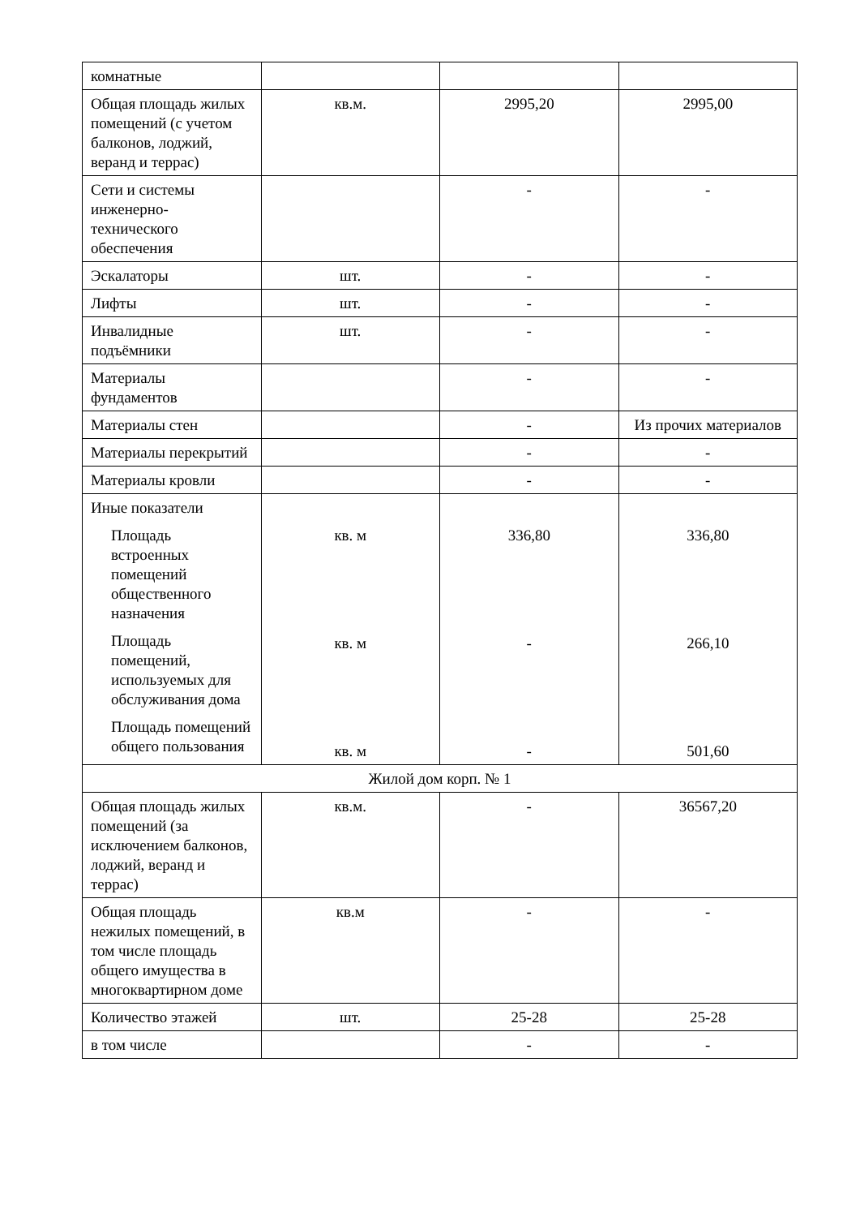| комнатные | | | |
| Общая площадь жилых помещений (с учетом балконов, лоджий, веранд и террас) | кв.м. | 2995,20 | 2995,00 |
| Сети и системы инженерно-технического обеспечения | | - | - |
| Эскалаторы | шт. | - | - |
| Лифты | шт. | - | - |
| Инвалидные подъёмники | шт. | - | - |
| Материалы фундаментов | | - | - |
| Материалы стен | | - | Из прочих материалов |
| Материалы перекрытий | | - | - |
| Материалы кровли | | - | - |
| Иные показатели Площадь встроенных помещений общественного назначения Площадь помещений, используемых для обслуживания дома Площадь помещений общего пользования | кв. м кв. м кв. м | 336,80 - - | 336,80 266,10 501,60 |
| Жилой дом корп. № 1 | | | |
| Общая площадь жилых помещений (за исключением балконов, лоджий, веранд и террас) | кв.м. | - | 36567,20 |
| Общая площадь нежилых помещений, в том числе площадь общего имущества в многоквартирном доме | кв.м | - | - |
| Количество этажей | шт. | 25-28 | 25-28 |
| в том числе | | - | - |